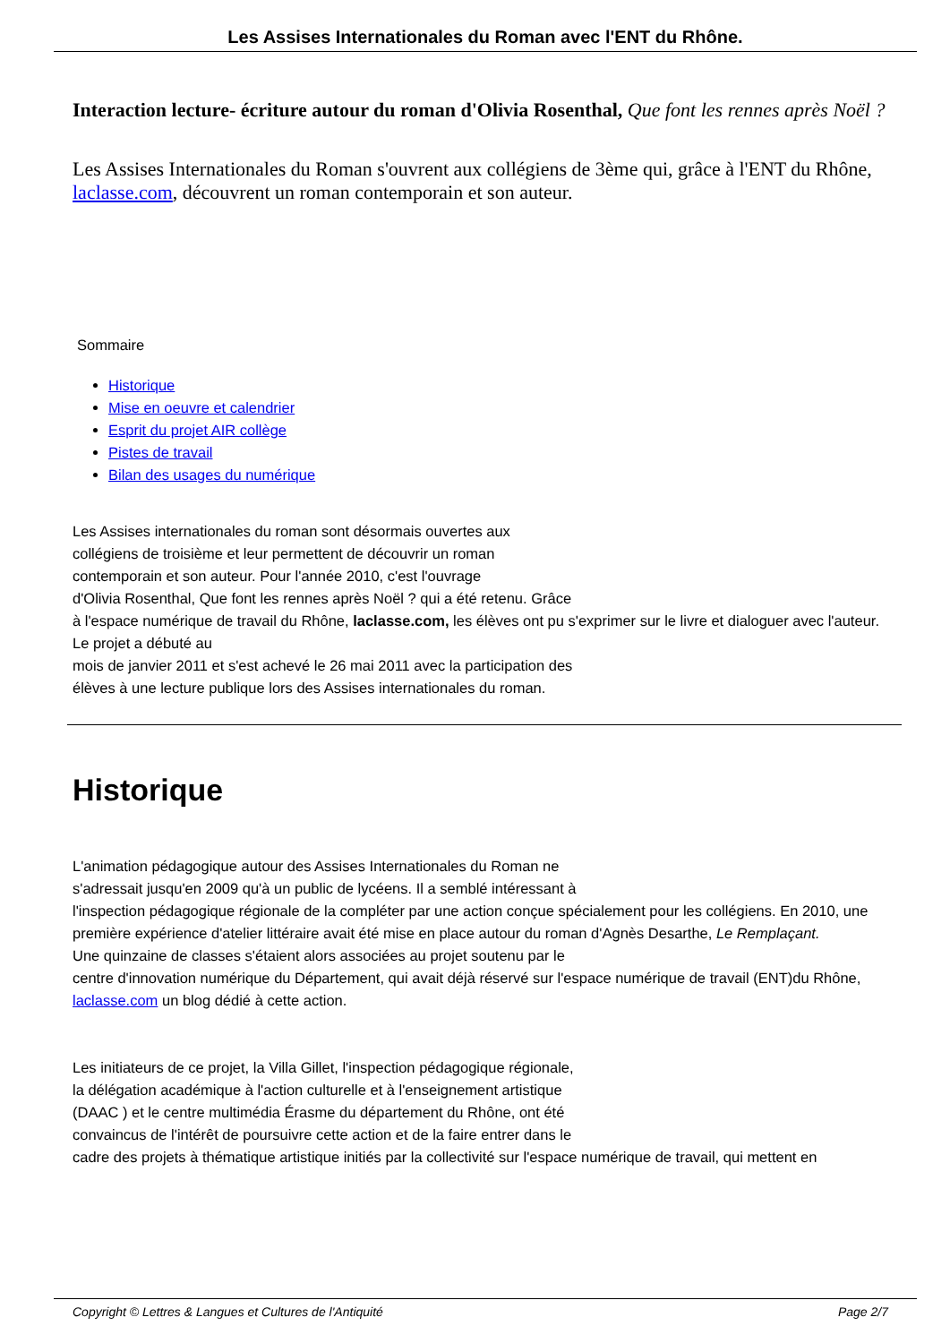Les Assises Internationales du Roman avec l'ENT du Rhône.
Interaction lecture- écriture autour du roman d'Olivia Rosenthal, Que font les rennes après Noël ?
Les Assises Internationales du Roman s'ouvrent aux collégiens de 3ème qui, grâce à l'ENT du Rhône, laclasse.com, découvrent un roman contemporain et son auteur.
Sommaire
Historique
Mise en oeuvre et calendrier
Esprit du projet AIR collège
Pistes de travail
Bilan des usages du numérique
Les Assises internationales du roman sont désormais ouvertes aux
collégiens de troisième et leur permettent de découvrir un roman
contemporain et son auteur. Pour l'année 2010, c'est l'ouvrage
d'Olivia Rosenthal, Que font les rennes après Noël ? qui a été retenu. Grâce
à l'espace numérique de travail du Rhône, laclasse.com, les élèves ont pu s'exprimer sur le livre et dialoguer avec l'auteur. Le projet a débuté au
mois de janvier 2011 et s'est achevé le 26 mai 2011 avec la participation des
élèves à une lecture publique lors des Assises internationales du roman.
Historique
L'animation pédagogique autour des Assises Internationales du Roman ne
s'adressait jusqu'en 2009 qu'à un public de lycéens. Il a semblé intéressant à
l'inspection pédagogique régionale de la compléter par une action conçue spécialement pour les collégiens. En 2010, une première expérience d'atelier littéraire avait été mise en place autour du roman d'Agnès Desarthe, Le Remplaçant.
Une quinzaine de classes s'étaient alors associées au projet soutenu par le
centre d'innovation numérique du Département, qui avait déjà réservé sur l'espace numérique de travail (ENT)du Rhône, laclasse.com un blog dédié à cette action.
Les initiateurs de ce projet, la Villa Gillet, l'inspection pédagogique régionale,
la délégation académique à l'action culturelle et à l'enseignement artistique
(DAAC ) et le centre multimédia Érasme du département du Rhône, ont été
convaincus de l'intérêt de poursuivre cette action et de la faire entrer dans le
cadre des projets à thématique artistique initiés par la collectivité sur l'espace numérique de travail, qui mettent en
Copyright © Lettres & Langues et Cultures de l'Antiquité Page 2/7